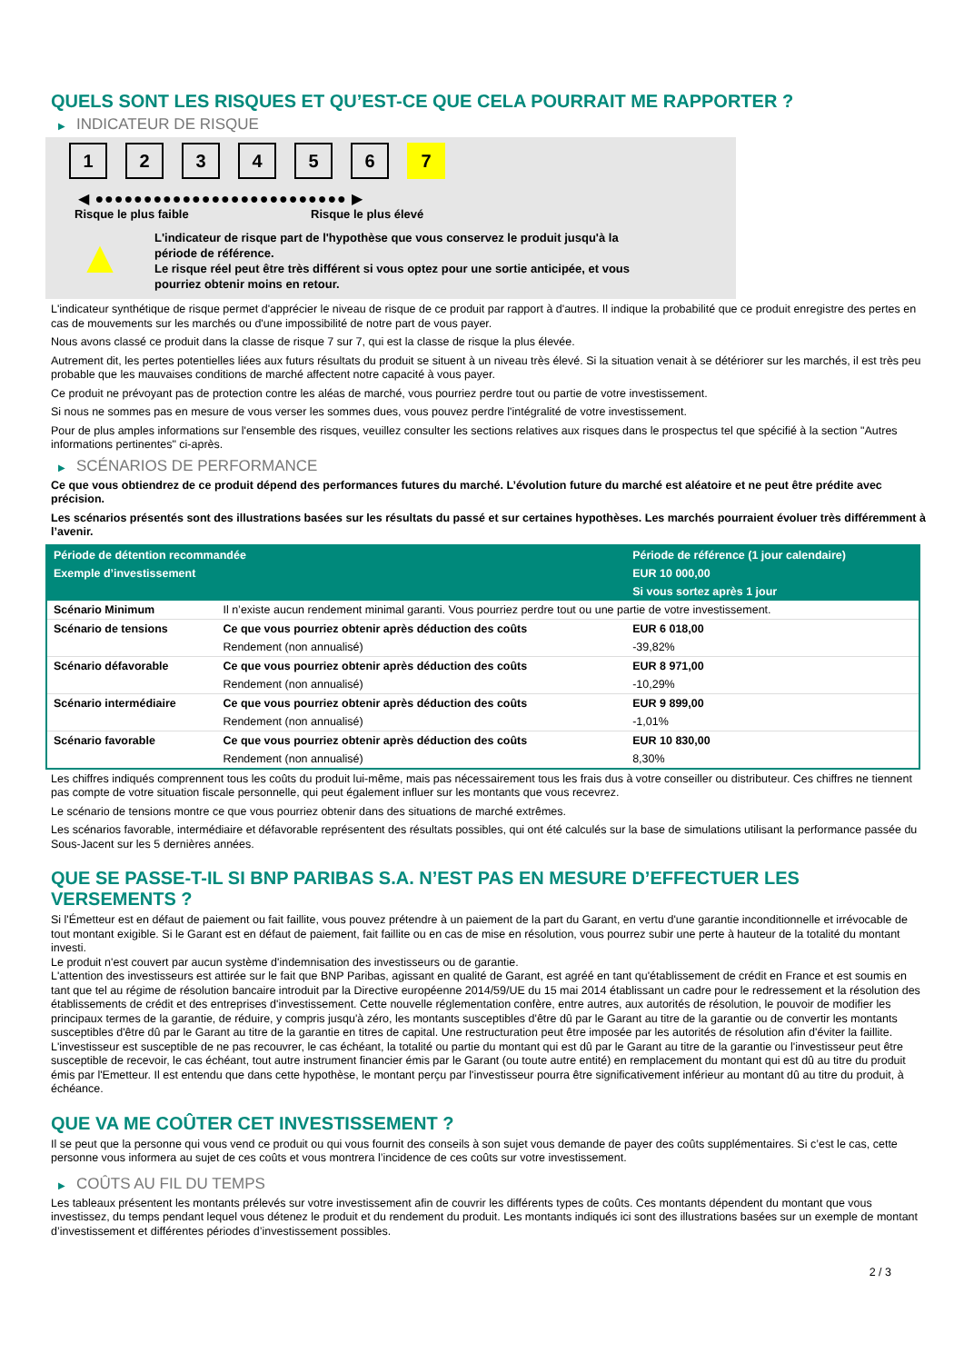QUELS SONT LES RISQUES ET QU’EST-CE QUE CELA POURRAIT ME RAPPORTER ?
▶ INDICATEUR DE RISQUE
1 2 3 4 5 6 7
◀ ●●●●●●●●●●●●●●●●●●●●●●●●●● ▶
Risque le plus faible Risque le plus élevé
▲
L'indicateur de risque part de l'hypothèse que vous conservez le produit jusqu'à la
période de référence.
Le risque réel peut être très différent si vous optez pour une sortie anticipée, et vous
pourriez obtenir moins en retour.
L'indicateur synthétique de risque permet d'apprécier le niveau de risque de ce produit par rapport à d'autres. Il indique la probabilité que ce produit enregistre des pertes en cas de mouvements sur les marchés ou d'une impossibilité de notre part de vous payer.
Nous avons classé ce produit dans la classe de risque 7 sur 7, qui est la classe de risque la plus élevée.
Autrement dit, les pertes potentielles liées aux futurs résultats du produit se situent à un niveau très élevé. Si la situation venait à se détériorer sur les marchés, il est très peu probable que les mauvaises conditions de marché affectent notre capacité à vous payer.
Ce produit ne prévoyant pas de protection contre les aléas de marché, vous pourriez perdre tout ou partie de votre investissement.
Si nous ne sommes pas en mesure de vous verser les sommes dues, vous pouvez perdre l'intégralité de votre investissement.
Pour de plus amples informations sur l'ensemble des risques, veuillez consulter les sections relatives aux risques dans le prospectus tel que spécifié à la section "Autres informations pertinentes" ci-après.
▶ SCÉNARIOS DE PERFORMANCE
Ce que vous obtiendrez de ce produit dépend des performances futures du marché. L’évolution future du marché est aléatoire et ne peut être prédite avec précision.
Les scénarios présentés sont des illustrations basées sur les résultats du passé et sur certaines hypothèses. Les marchés pourraient évoluer très différemment à l’avenir.
| Période de détention recommandée | | Période de référence (1 jour calendaire) |
| Exemple d’investissement | | EUR 10 000,00 |
| | | Si vous sortez après 1 jour |
| Scénario Minimum | Il n’existe aucun rendement minimal garanti. Vous pourriez perdre tout ou une partie de votre investissement. | |
| Scénario de tensions | Ce que vous pourriez obtenir après déduction des coûts | EUR 6 018,00 |
| | Rendement (non annualisé) | -39,82% |
| Scénario défavorable | Ce que vous pourriez obtenir après déduction des coûts | EUR 8 971,00 |
| | Rendement (non annualisé) | -10,29% |
| Scénario intermédiaire | Ce que vous pourriez obtenir après déduction des coûts | EUR 9 899,00 |
| | Rendement (non annualisé) | -1,01% |
| Scénario favorable | Ce que vous pourriez obtenir après déduction des coûts | EUR 10 830,00 |
| | Rendement (non annualisé) | 8,30% |
Les chiffres indiqués comprennent tous les coûts du produit lui-même, mais pas nécessairement tous les frais dus à votre conseiller ou distributeur. Ces chiffres ne tiennent pas compte de votre situation fiscale personnelle, qui peut également influer sur les montants que vous recevrez.
Le scénario de tensions montre ce que vous pourriez obtenir dans des situations de marché extrêmes.
Les scénarios favorable, intermédiaire et défavorable représentent des résultats possibles, qui ont été calculés sur la base de simulations utilisant la performance passée du Sous-Jacent sur les 5 dernières années.
QUE SE PASSE-T-IL SI BNP PARIBAS S.A. N’EST PAS EN MESURE D’EFFECTUER LES VERSEMENTS ?
Si l'Émetteur est en défaut de paiement ou fait faillite, vous pouvez prétendre à un paiement de la part du Garant, en vertu d'une garantie inconditionnelle et irrévocable de tout montant exigible. Si le Garant est en défaut de paiement, fait faillite ou en cas de mise en résolution, vous pourrez subir une perte à hauteur de la totalité du montant investi.
Le produit n'est couvert par aucun système d'indemnisation des investisseurs ou de garantie.
L'attention des investisseurs est attirée sur le fait que BNP Paribas, agissant en qualité de Garant, est agréé en tant qu'établissement de crédit en France et est soumis en tant que tel au régime de résolution bancaire introduit par la Directive européenne 2014/59/UE du 15 mai 2014 établissant un cadre pour le redressement et la résolution des établissements de crédit et des entreprises d'investissement. Cette nouvelle réglementation confère, entre autres, aux autorités de résolution, le pouvoir de modifier les principaux termes de la garantie, de réduire, y compris jusqu'à zéro, les montants susceptibles d'être dû par le Garant au titre de la garantie ou de convertir les montants susceptibles d'être dû par le Garant au titre de la garantie en titres de capital. Une restructuration peut être imposée par les autorités de résolution afin d'éviter la faillite. L'investisseur est susceptible de ne pas recouvrer, le cas échéant, la totalité ou partie du montant qui est dû par le Garant au titre de la garantie ou l'investisseur peut être susceptible de recevoir, le cas échéant, tout autre instrument financier émis par le Garant (ou toute autre entité) en remplacement du montant qui est dû au titre du produit émis par l'Emetteur. Il est entendu que dans cette hypothèse, le montant perçu par l'investisseur pourra être significativement inférieur au montant dû au titre du produit, à échéance.
QUE VA ME COÛTER CET INVESTISSEMENT ?
Il se peut que la personne qui vous vend ce produit ou qui vous fournit des conseils à son sujet vous demande de payer des coûts supplémentaires. Si c’est le cas, cette personne vous informera au sujet de ces coûts et vous montrera l’incidence de ces coûts sur votre investissement.
▶ COÛTS AU FIL DU TEMPS
Les tableaux présentent les montants prélevés sur votre investissement afin de couvrir les différents types de coûts. Ces montants dépendent du montant que vous investissez, du temps pendant lequel vous détenez le produit et du rendement du produit. Les montants indiqués ici sont des illustrations basées sur un exemple de montant d’investissement et différentes périodes d’investissement possibles.
2 / 3